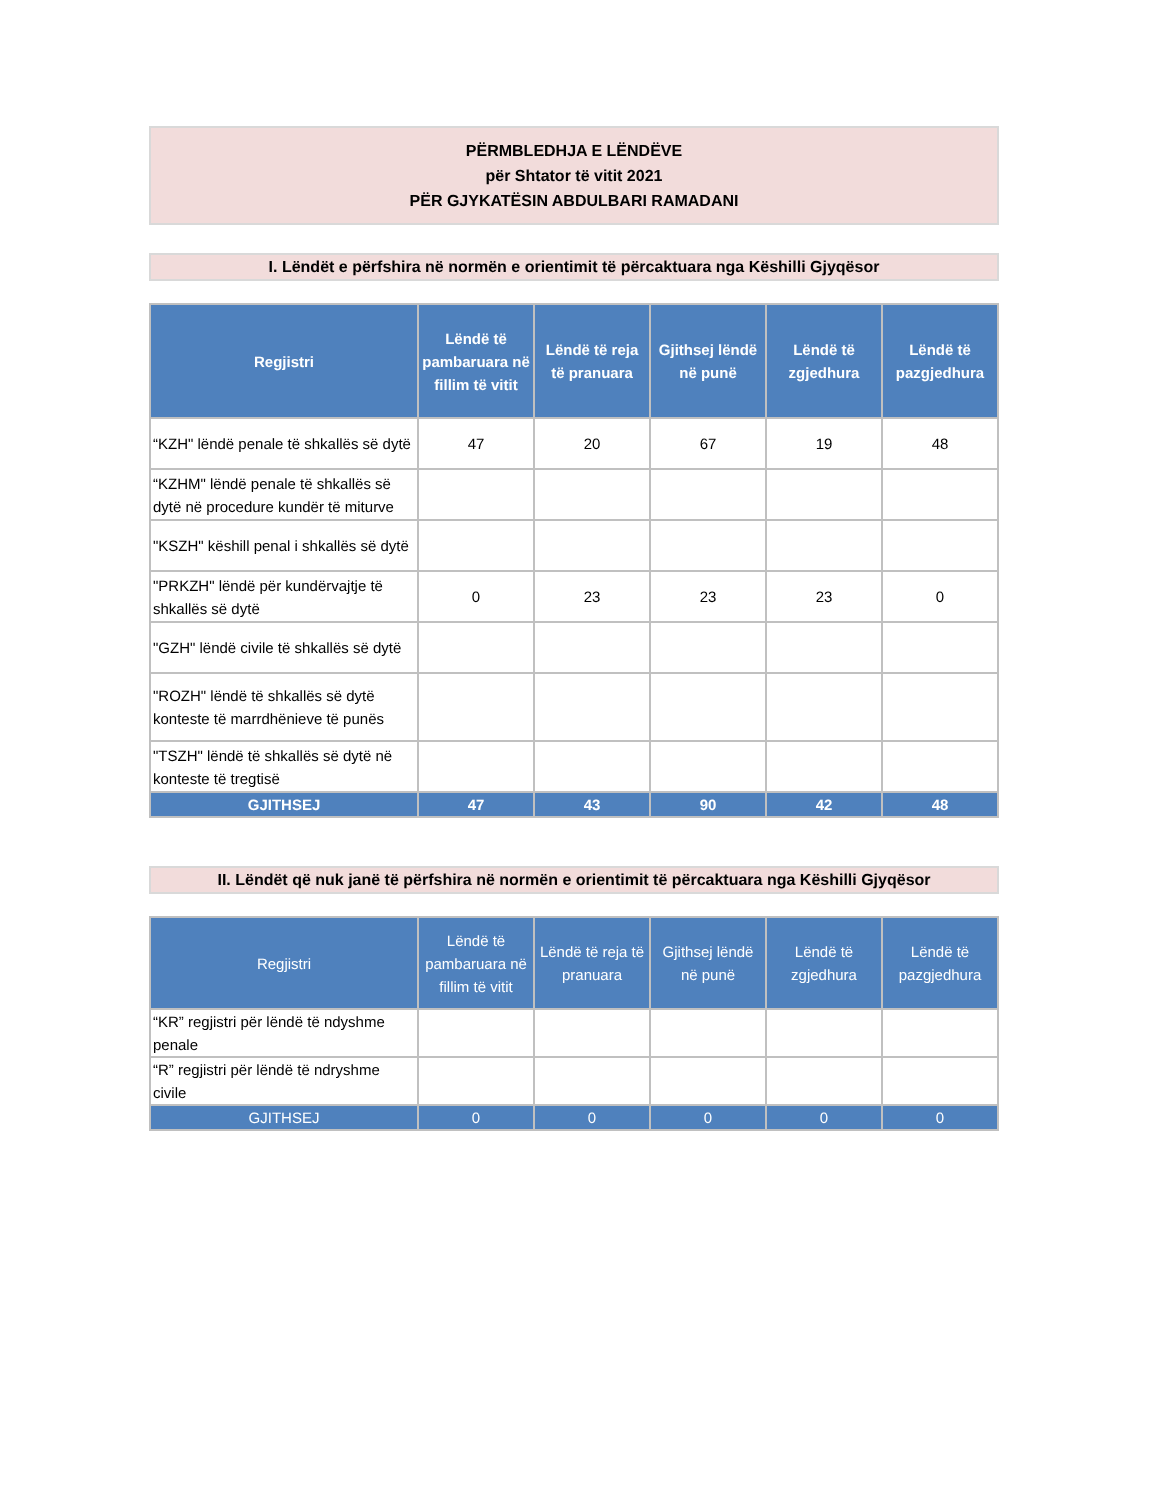PËRMBLEDHJA E LËNDËVE
për Shtator të vitit 2021
PËR GJYKATËSIN ABDULBARI RAMADANI
I. Lëndët e përfshira në normën e orientimit të përcaktuara nga Këshilli Gjyqësor
| Regjistri | Lëndë të pambaruara në fillim të vitit | Lëndë të reja të pranuara | Gjithsej lëndë në punë | Lëndë të zgjedhura | Lëndë të pazgjedhura |
| --- | --- | --- | --- | --- | --- |
| “KZH" lëndë penale të shkallës së dytë | 47 | 20 | 67 | 19 | 48 |
| “KZHM" lëndë penale të shkallës së dytë në procedure kundër të miturve | | | | | |
| "KSZH" këshill penal i shkallës së dytë | | | | | |
| "PRKZH" lëndë për kundërvajtje të shkallës së dytë | 0 | 23 | 23 | 23 | 0 |
| "GZH" lëndë civile të shkallës së dytë | | | | | |
| "ROZH" lëndë të shkallës së dytë konteste të marrdhënieve të punës | | | | | |
| "TSZH" lëndë të shkallës së dytë në konteste të tregtisë | | | | | |
| GJITHSEJ | 47 | 43 | 90 | 42 | 48 |
II. Lëndët që nuk janë të përfshira në normën e orientimit të përcaktuara nga Këshilli Gjyqësor
| Regjistri | Lëndë të pambaruara në fillim të vitit | Lëndë të reja të pranuara | Gjithsej lëndë në punë | Lëndë të zgjedhura | Lëndë të pazgjedhura |
| --- | --- | --- | --- | --- | --- |
| “KR” regjistri për lëndë të ndyshme penale | | | | | |
| “R” regjistri për lëndë të ndryshme civile | | | | | |
| GJITHSEJ | 0 | 0 | 0 | 0 | 0 |